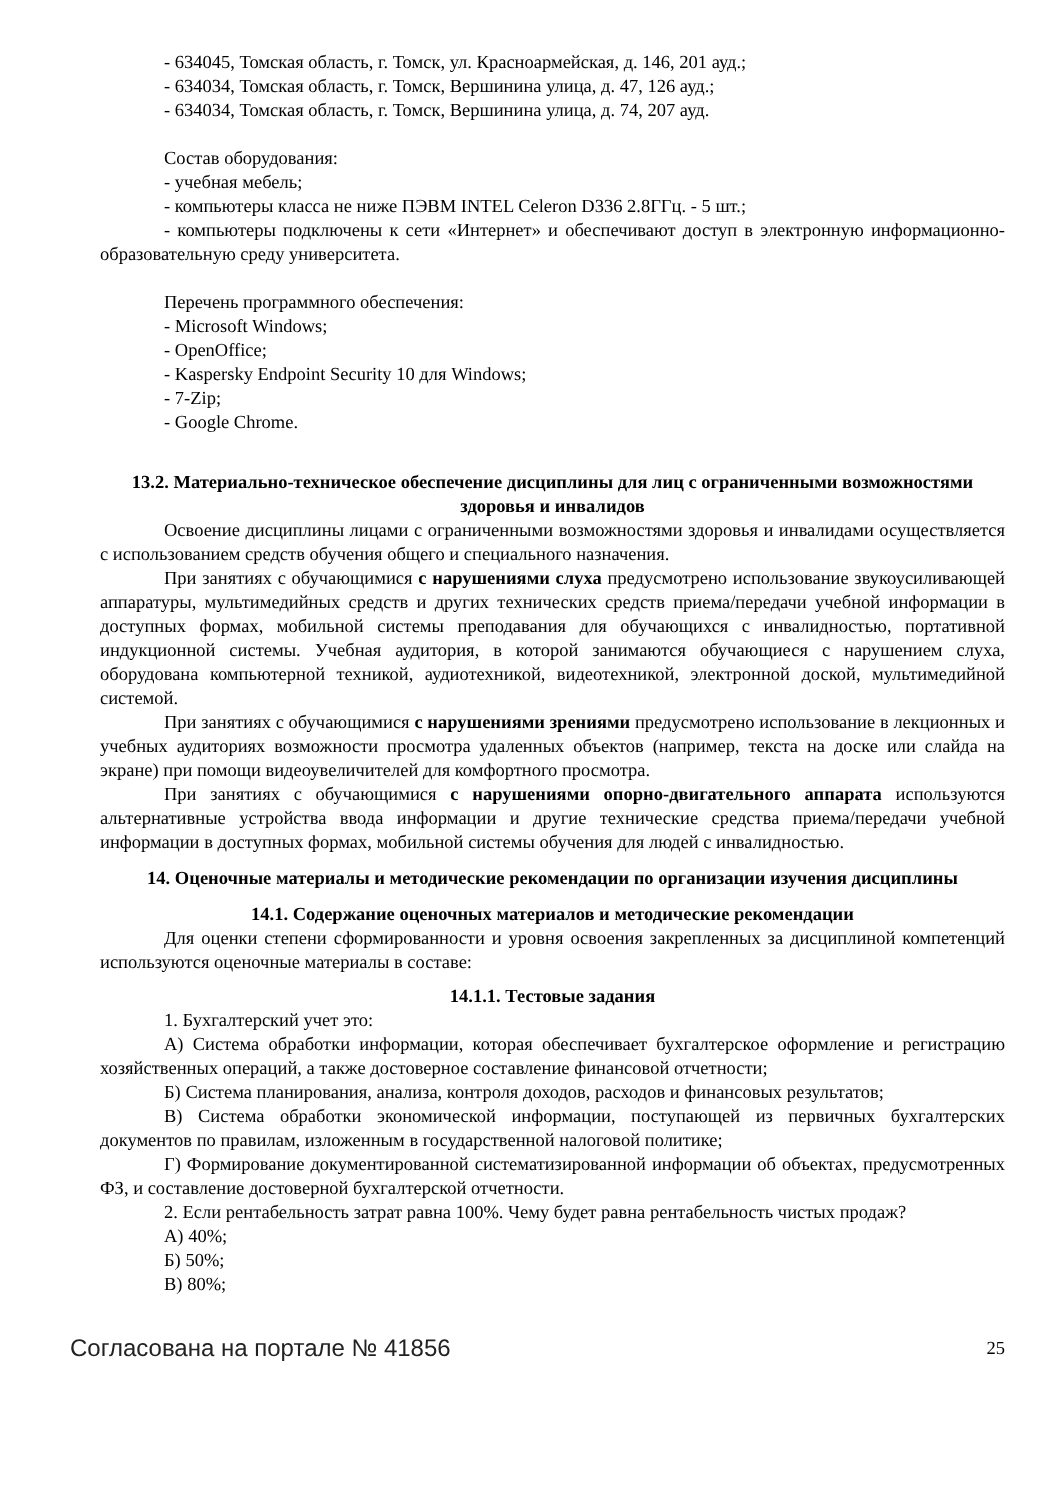- 634045, Томская область, г. Томск, ул. Красноармейская, д. 146, 201 ауд.;
- 634034, Томская область, г. Томск, Вершинина улица, д. 47, 126 ауд.;
- 634034, Томская область, г. Томск, Вершинина улица, д. 74, 207 ауд.
Состав оборудования:
- учебная мебель;
- компьютеры класса не ниже ПЭВМ INTEL Celeron D336 2.8ГГц. - 5 шт.;
- компьютеры подключены к сети «Интернет» и обеспечивают доступ в электронную информационно-образовательную среду университета.
Перечень программного обеспечения:
- Microsoft Windows;
- OpenOffice;
- Kaspersky Endpoint Security 10 для Windows;
- 7-Zip;
- Google Chrome.
13.2. Материально-техническое обеспечение дисциплины для лиц с ограниченными возможностями здоровья и инвалидов
Освоение дисциплины лицами с ограниченными возможностями здоровья и инвалидами осуществляется с использованием средств обучения общего и специального назначения.
При занятиях с обучающимися с нарушениями слуха предусмотрено использование звукоусиливающей аппаратуры, мультимедийных средств и других технических средств приема/передачи учебной информации в доступных формах, мобильной системы преподавания для обучающихся с инвалидностью, портативной индукционной системы. Учебная аудитория, в которой занимаются обучающиеся с нарушением слуха, оборудована компьютерной техникой, аудиотехникой, видеотехникой, электронной доской, мультимедийной системой.
При занятиях с обучающимися с нарушениями зрениями предусмотрено использование в лекционных и учебных аудиториях возможности просмотра удаленных объектов (например, текста на доске или слайда на экране) при помощи видеоувеличителей для комфортного просмотра.
При занятиях с обучающимися с нарушениями опорно-двигательного аппарата используются альтернативные устройства ввода информации и другие технические средства приема/передачи учебной информации в доступных формах, мобильной системы обучения для людей с инвалидностью.
14. Оценочные материалы и методические рекомендации по организации изучения дисциплины
14.1. Содержание оценочных материалов и методические рекомендации
Для оценки степени сформированности и уровня освоения закрепленных за дисциплиной компетенций используются оценочные материалы в составе:
14.1.1. Тестовые задания
1. Бухгалтерский учет это:
А) Система обработки информации, которая обеспечивает бухгалтерское оформление и регистрацию хозяйственных операций, а также достоверное составление финансовой отчетности;
Б) Система планирования, анализа, контроля доходов, расходов и финансовых результатов;
В) Система обработки экономической информации, поступающей из первичных бухгалтерских документов по правилам, изложенным в государственной налоговой политике;
Г) Формирование документированной систематизированной информации об объектах, предусмотренных ФЗ, и составление достоверной бухгалтерской отчетности.
2. Если рентабельность затрат равна 100%. Чему будет равна рентабельность чистых продаж?
А) 40%;
Б) 50%;
В) 80%;
Согласована на портале № 41856 25